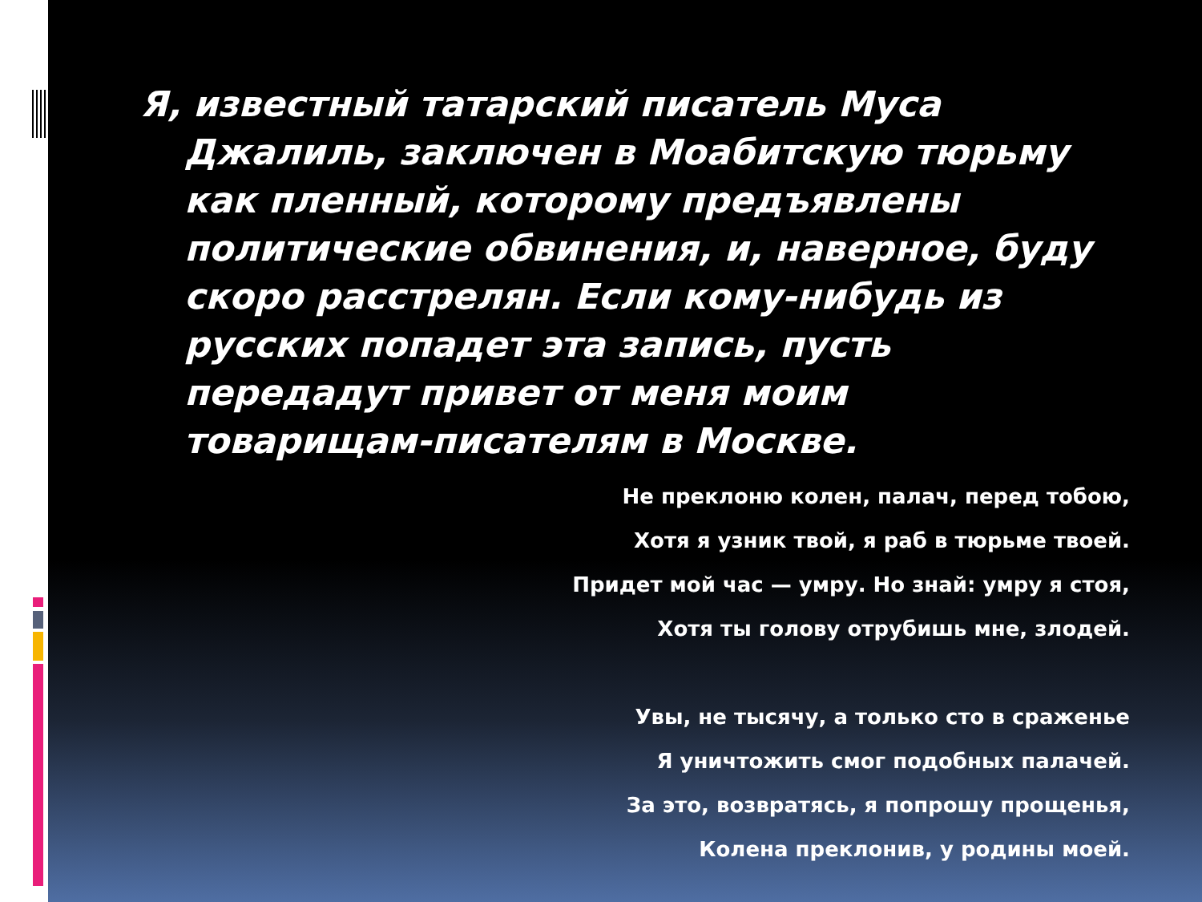Я, известный татарский писатель Муса Джалиль, заключен в Моабитскую тюрьму как пленный, которому предъявлены политические обвинения, и, наверное, буду скоро расстрелян. Если кому-нибудь из русских попадет эта запись, пусть передадут привет от меня моим товарищам-писателям в Москве.
Не преклоню колен, палач, перед тобою,
Хотя я узник твой, я раб в тюрьме твоей.
Придет мой час — умру. Но знай: умру я стоя,
Хотя ты голову отрубишь мне, злодей.
Увы, не тысячу, а только сто в сраженье
Я уничтожить смог подобных палачей.
За это, возвратясь, я попрошу прощенья,
Колена преклонив, у родины моей.